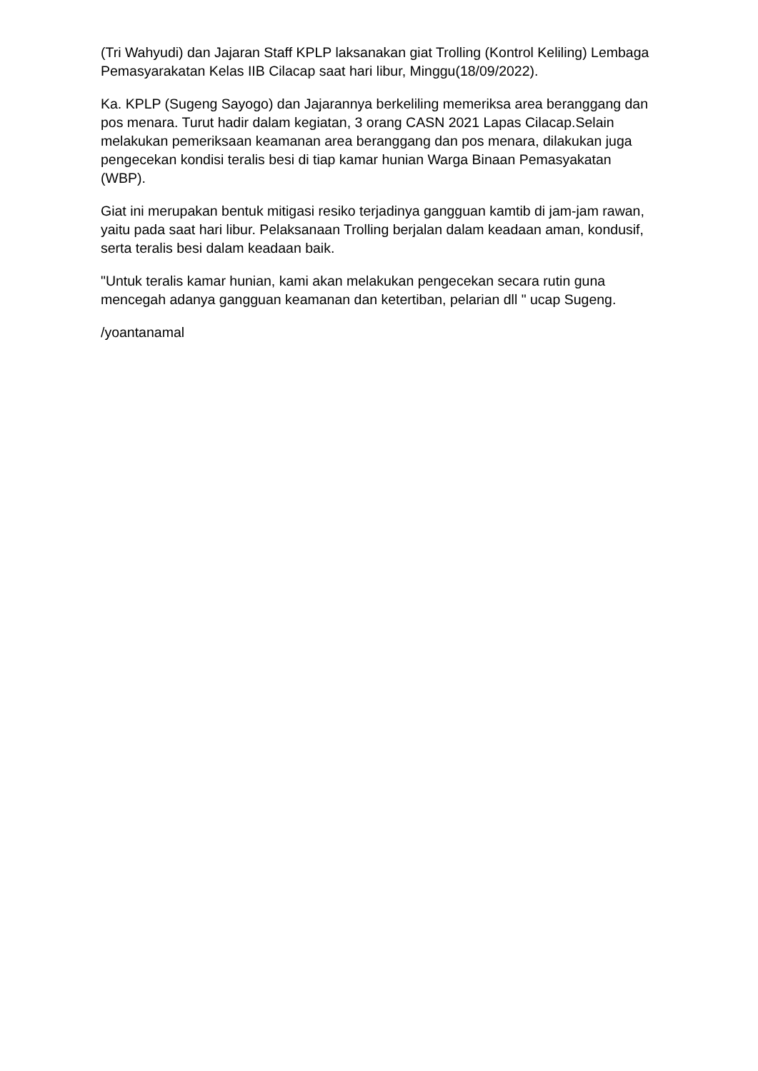(Tri Wahyudi) dan Jajaran Staff KPLP laksanakan giat Trolling (Kontrol Keliling) Lembaga Pemasyarakatan Kelas IIB Cilacap saat hari libur, Minggu(18/09/2022).
Ka. KPLP (Sugeng Sayogo) dan Jajarannya berkeliling memeriksa area beranggang dan pos menara. Turut hadir dalam kegiatan, 3 orang CASN 2021 Lapas Cilacap.Selain melakukan pemeriksaan keamanan area beranggang dan pos menara, dilakukan juga pengecekan kondisi teralis besi di tiap kamar hunian Warga Binaan Pemasyakatan (WBP).
Giat ini merupakan bentuk mitigasi resiko terjadinya gangguan kamtib di jam-jam rawan, yaitu pada saat hari libur. Pelaksanaan Trolling berjalan dalam keadaan aman, kondusif, serta teralis besi dalam keadaan baik.
"Untuk teralis kamar hunian, kami akan melakukan pengecekan secara rutin guna mencegah adanya gangguan keamanan dan ketertiban, pelarian dll " ucap Sugeng.
/yoantanamal